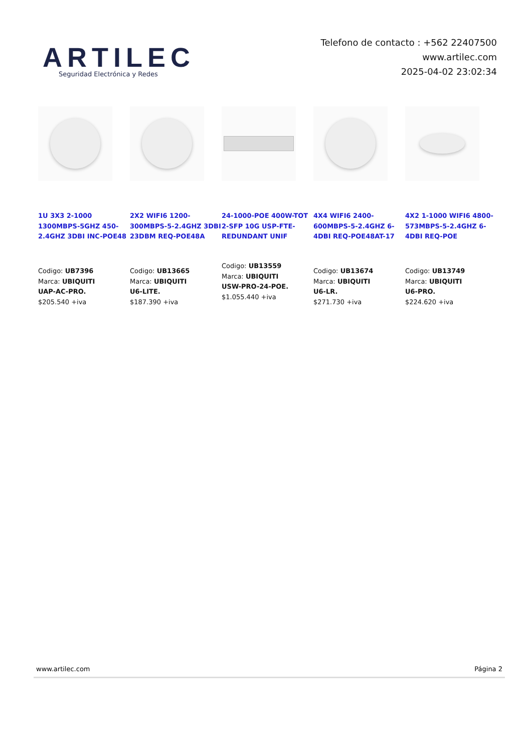ARTILEC
Seguridad Electrónica y Redes
Telefono de contacto : +562 22407500
www.artilec.com
2025-04-02 23:02:34
1U 3X3 2-1000 1300MBPS-5GHZ 450-2.4GHZ 3DBI INC-POE48
Codigo: UB7396
Marca: UBIQUITI
UAP-AC-PRO.
$205.540 +iva
2X2 WIFI6 1200-300MBPS-5-2.4GHZ 3DBI 23DBM REQ-POE48A
Codigo: UB13665
Marca: UBIQUITI
U6-LITE.
$187.390 +iva
24-1000-POE 400W-TOT 2-SFP 10G USP-FTE-REDUNDANT UNIF
Codigo: UB13559
Marca: UBIQUITI
USW-PRO-24-POE.
$1.055.440 +iva
4X4 WIFI6 2400-600MBPS-5-2.4GHZ 6-4DBI REQ-POE48AT-17
Codigo: UB13674
Marca: UBIQUITI
U6-LR.
$271.730 +iva
4X2 1-1000 WIFI6 4800-573MBPS-5-2.4GHZ 6-4DBI REQ-POE
Codigo: UB13749
Marca: UBIQUITI
U6-PRO.
$224.620 +iva
www.artilec.com Página 2